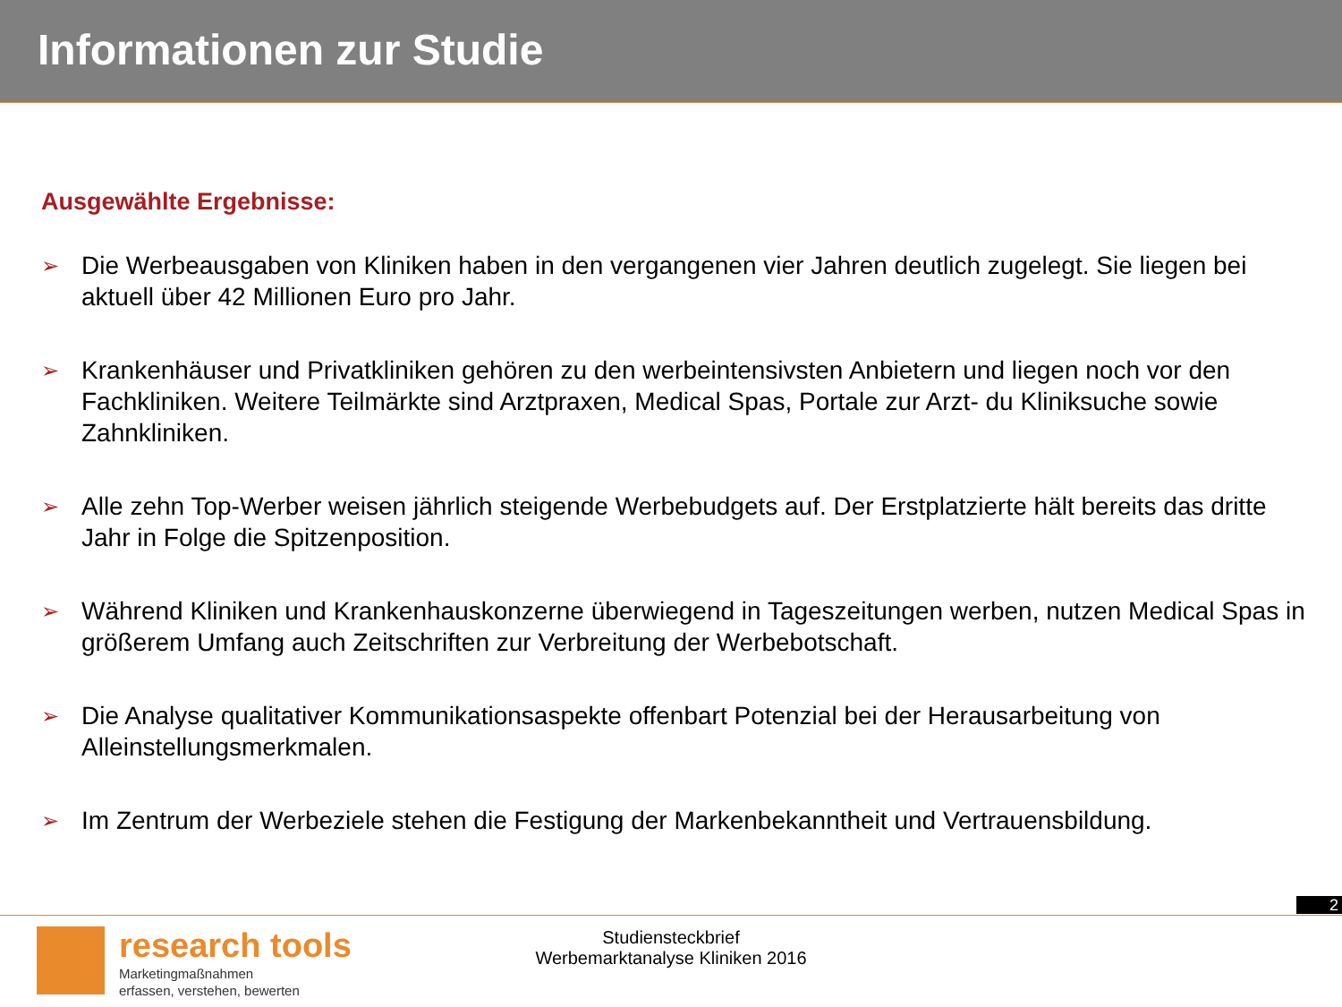Informationen zur Studie
Ausgewählte Ergebnisse:
➢ Die Werbeausgaben von Kliniken haben in den vergangenen vier Jahren deutlich zugelegt. Sie liegen bei aktuell über 42 Millionen Euro pro Jahr.
➢ Krankenhäuser und Privatkliniken gehören zu den werbeintensivsten Anbietern und liegen noch vor den Fachkliniken. Weitere Teilmärkte sind Arztpraxen, Medical Spas, Portale zur Arzt- du Kliniksuche sowie Zahnkliniken.
➢ Alle zehn Top-Werber weisen jährlich steigende Werbebudgets auf. Der Erstplatzierte hält bereits das dritte Jahr in Folge die Spitzenposition.
➢ Während Kliniken und Krankenhauskonzerne überwiegend in Tageszeitungen werben, nutzen Medical Spas in größerem Umfang auch Zeitschriften zur Verbreitung der Werbebotschaft.
➢ Die Analyse qualitativer Kommunikationsaspekte offenbart Potenzial bei der Herausarbeitung von Alleinstellungsmerkmalen.
➢ Im Zentrum der Werbeziele stehen die Festigung der Markenbekanntheit und Vertrauensbildung.
2
research tools
Marketingmaßnahmen
erfassen, verstehen, bewerten
Studiensteckbrief
Werbemarktanalyse Kliniken 2016